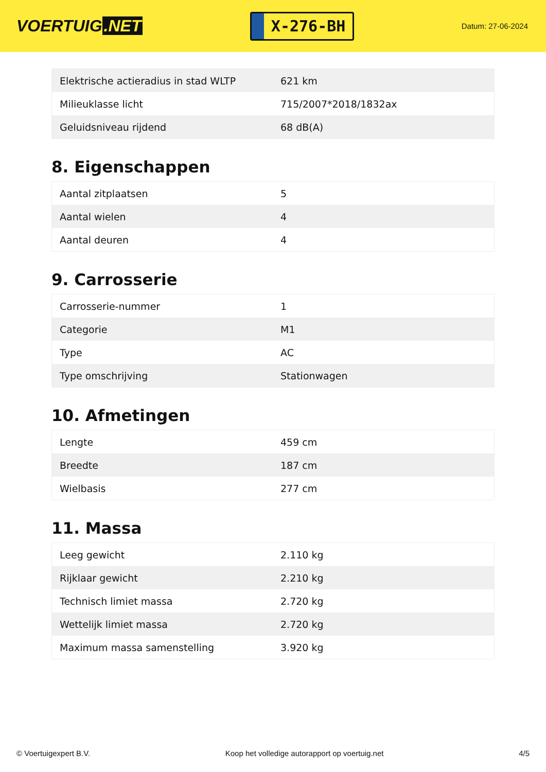VOERTUIG.NET
X-276-BH
Datum: 27-06-2024
| Elektrische actieradius in stad WLTP | 621 km |
| Milieuklasse licht | 715/2007*2018/1832ax |
| Geluidsniveau rijdend | 68 dB(A) |
8. Eigenschappen
| Aantal zitplaatsen | 5 |
| Aantal wielen | 4 |
| Aantal deuren | 4 |
9. Carrosserie
| Carrosserie-nummer | 1 |
| Categorie | M1 |
| Type | AC |
| Type omschrijving | Stationwagen |
10. Afmetingen
| Lengte | 459 cm |
| Breedte | 187 cm |
| Wielbasis | 277 cm |
11. Massa
| Leeg gewicht | 2.110 kg |
| Rijklaar gewicht | 2.210 kg |
| Technisch limiet massa | 2.720 kg |
| Wettelijk limiet massa | 2.720 kg |
| Maximum massa samenstelling | 3.920 kg |
© Voertuigexpert B.V. Koop het volledige autorapport op voertuig.net 4/5